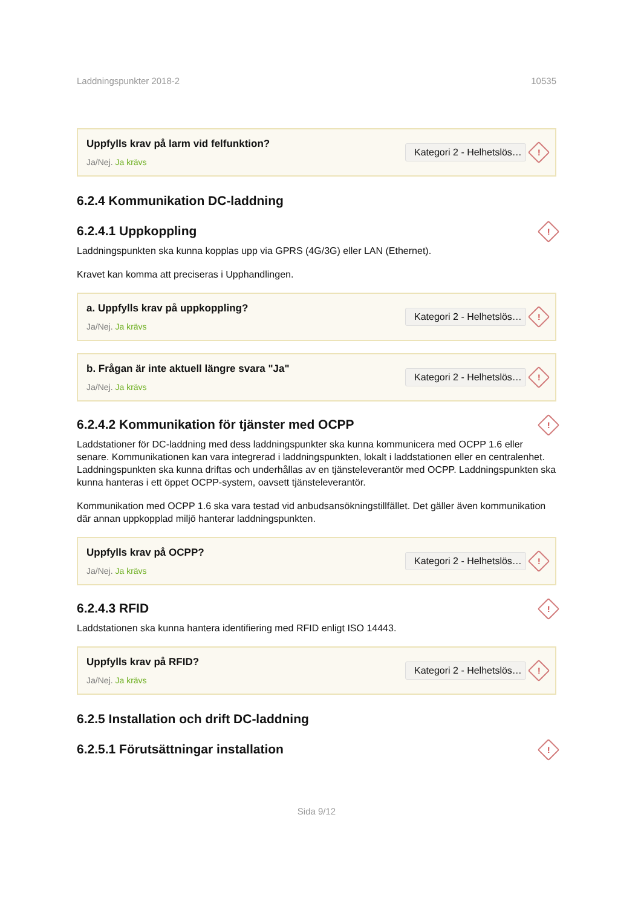Laddningspunkter 2018-2 10535
Uppfylls krav på larm vid felfunktion?
Ja/Nej. Ja krävs
Kategori 2 - Helhetslös…
!
6.2.4 Kommunikation DC-laddning
6.2.4.1 Uppkoppling!
Laddningspunkten ska kunna kopplas upp via GPRS (4G/3G) eller LAN (Ethernet).
Kravet kan komma att preciseras i Upphandlingen.
a. Uppfylls krav på uppkoppling?
Ja/Nej. Ja krävs
Kategori 2 - Helhetslös…
!
b. Frågan är inte aktuell längre svara "Ja"
Ja/Nej. Ja krävs
Kategori 2 - Helhetslös…
!
6.2.4.2 Kommunikation för tjänster med OCPP!
Laddstationer för DC-laddning med dess laddningspunkter ska kunna kommunicera med OCPP 1.6 eller senare. Kommunikationen kan vara integrerad i laddningspunkten, lokalt i laddstationen eller en centralenhet. Laddningspunkten ska kunna driftas och underhållas av en tjänsteleverantör med OCPP. Laddningspunkten ska kunna hanteras i ett öppet OCPP-system, oavsett tjänsteleverantör.
Kommunikation med OCPP 1.6 ska vara testad vid anbudsansökningstillfället. Det gäller även kommunikation där annan uppkopplad miljö hanterar laddningspunkten.
Uppfylls krav på OCPP?
Ja/Nej. Ja krävs
Kategori 2 - Helhetslös…
!
6.2.4.3 RFID!
Laddstationen ska kunna hantera identifiering med RFID enligt ISO 14443.
Uppfylls krav på RFID?
Ja/Nej. Ja krävs
Kategori 2 - Helhetslös…
!
6.2.5 Installation och drift DC-laddning
6.2.5.1 Förutsättningar installation!
Sida 9/12